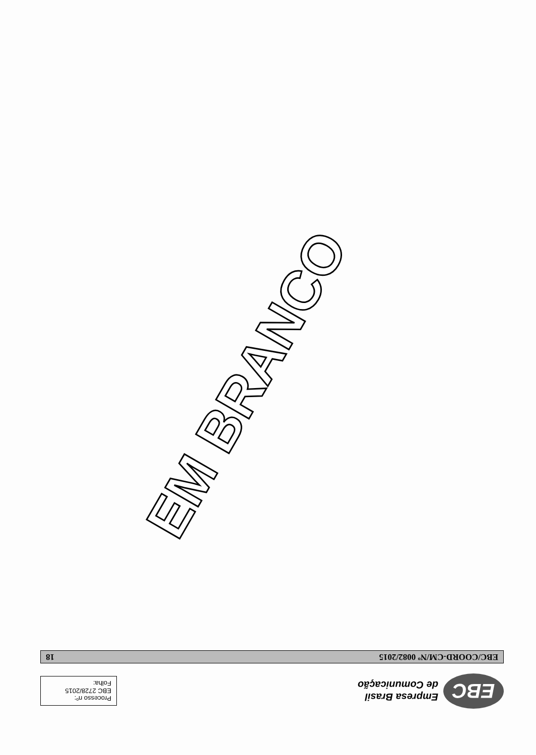EBC
Empresa Brasil
de Comunicação
Processo nº:
EBC 2728/2015
Folha:
EBC/COORD-CM/Nº 0082/2015 18
EM BRANCO